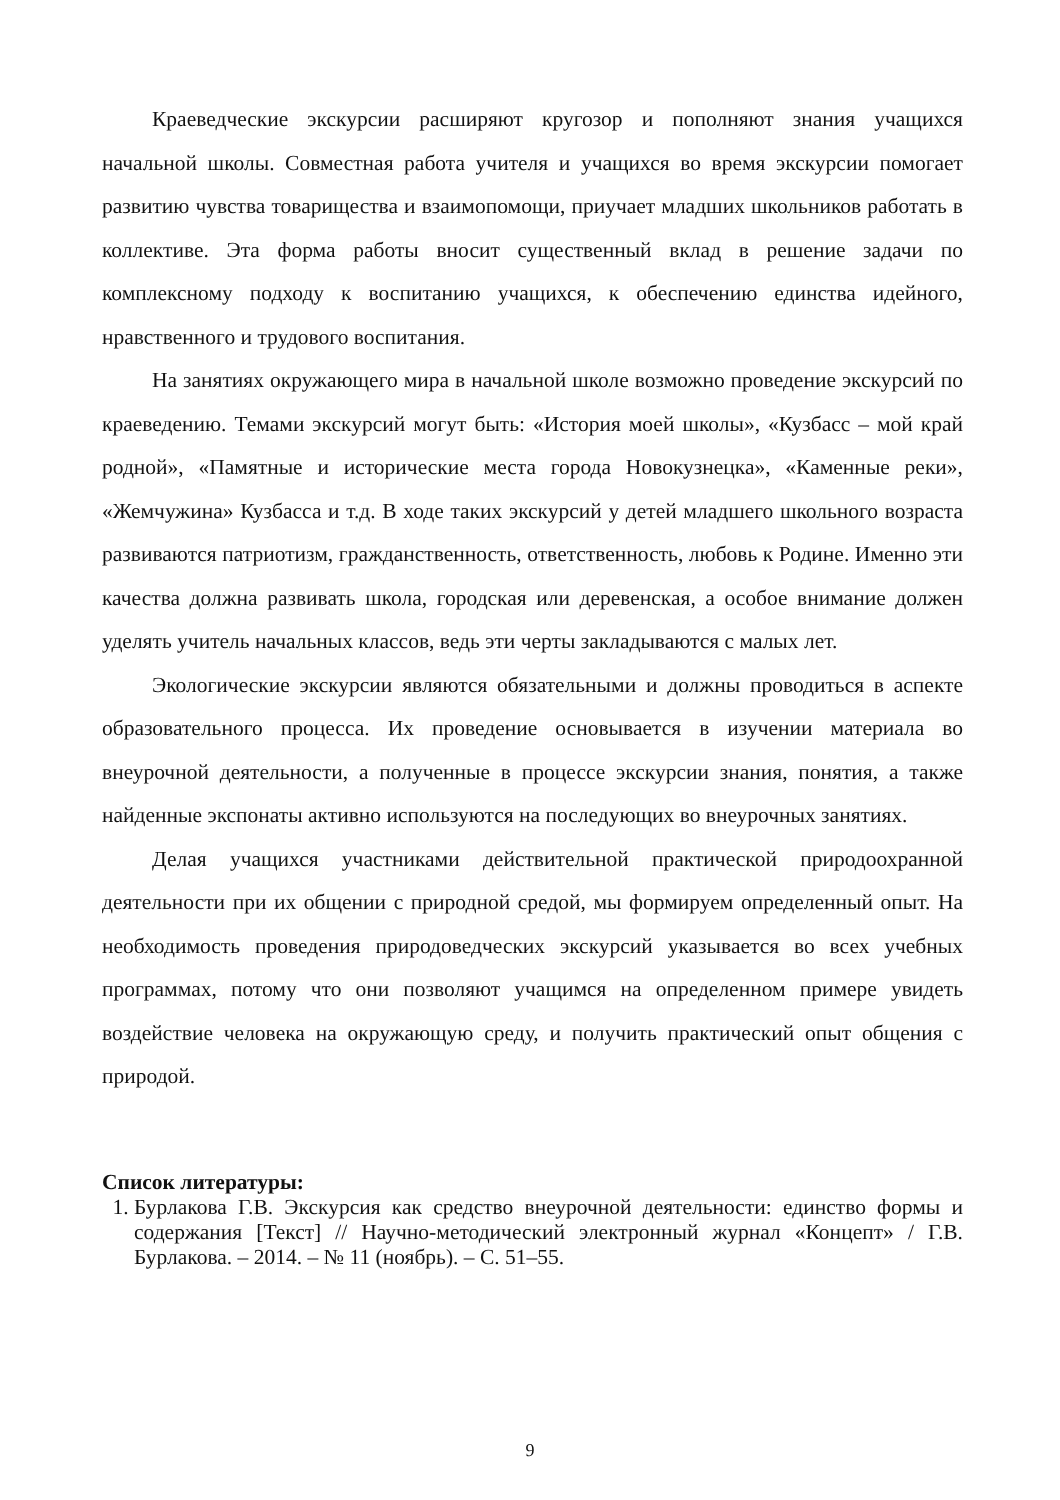Краеведческие экскурсии расширяют кругозор и пополняют знания учащихся начальной школы. Совместная работа учителя и учащихся во время экскурсии помогает развитию чувства товарищества и взаимопомощи, приучает младших школьников работать в коллективе. Эта форма работы вносит существенный вклад в решение задачи по комплексному подходу к воспитанию учащихся, к обеспечению единства идейного, нравственного и трудового воспитания.
На занятиях окружающего мира в начальной школе возможно проведение экскурсий по краеведению. Темами экскурсий могут быть: «История моей школы», «Кузбасс – мой край родной», «Памятные и исторические места города Новокузнецка», «Каменные реки», «Жемчужина» Кузбасса и т.д. В ходе таких экскурсий у детей младшего школьного возраста развиваются патриотизм, гражданственность, ответственность, любовь к Родине. Именно эти качества должна развивать школа, городская или деревенская, а особое внимание должен уделять учитель начальных классов, ведь эти черты закладываются с малых лет.
Экологические экскурсии являются обязательными и должны проводиться в аспекте образовательного процесса. Их проведение основывается в изучении материала во внеурочной деятельности, а полученные в процессе экскурсии знания, понятия, а также найденные экспонаты активно используются на последующих во внеурочных занятиях.
Делая учащихся участниками действительной практической природоохранной деятельности при их общении с природной средой, мы формируем определенный опыт. На необходимость проведения природоведческих экскурсий указывается во всех учебных программах, потому что они позволяют учащимся на определенном примере увидеть воздействие человека на окружающую среду, и получить практический опыт общения с природой.
Список литературы:
1. Бурлакова Г.В. Экскурсия как средство внеурочной деятельности: единство формы и содержания [Текст] // Научно-методический электронный журнал «Концепт» / Г.В. Бурлакова. – 2014. – № 11 (ноябрь). – С. 51–55.
9